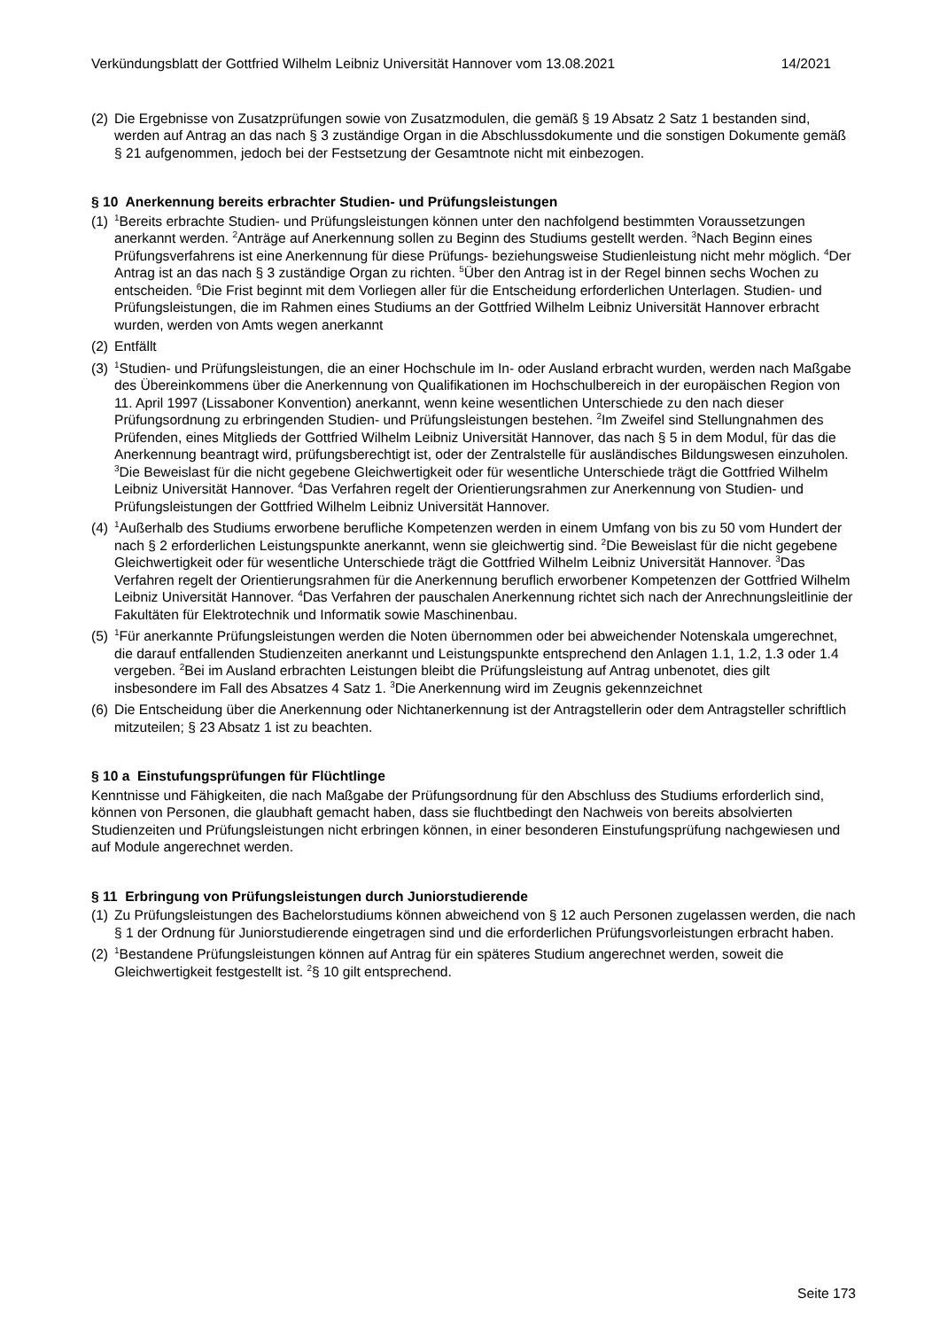Verkündungsblatt der Gottfried Wilhelm Leibniz Universität Hannover vom 13.08.2021 14/2021
(2) Die Ergebnisse von Zusatzprüfungen sowie von Zusatzmodulen, die gemäß § 19 Absatz 2 Satz 1 bestanden sind, werden auf Antrag an das nach § 3 zuständige Organ in die Abschlussdokumente und die sonstigen Dokumente gemäß § 21 aufgenommen, jedoch bei der Festsetzung der Gesamtnote nicht mit einbezogen.
§ 10 Anerkennung bereits erbrachter Studien- und Prüfungsleistungen
(1) <sup>1</sup>Bereits erbrachte Studien- und Prüfungsleistungen können unter den nachfolgend bestimmten Voraussetzungen anerkannt werden. <sup>2</sup>Anträge auf Anerkennung sollen zu Beginn des Studiums gestellt werden. <sup>3</sup>Nach Beginn eines Prüfungsverfahrens ist eine Anerkennung für diese Prüfungs- beziehungsweise Studienleistung nicht mehr möglich. <sup>4</sup>Der Antrag ist an das nach § 3 zuständige Organ zu richten. <sup>5</sup>Über den Antrag ist in der Regel binnen sechs Wochen zu entscheiden. <sup>6</sup>Die Frist beginnt mit dem Vorliegen aller für die Entscheidung erforderlichen Unterlagen. Studien- und Prüfungsleistungen, die im Rahmen eines Studiums an der Gottfried Wilhelm Leibniz Universität Hannover erbracht wurden, werden von Amts wegen anerkannt
(2) Entfällt
(3) <sup>1</sup>Studien- und Prüfungsleistungen, die an einer Hochschule im In- oder Ausland erbracht wurden, werden nach Maßgabe des Übereinkommens über die Anerkennung von Qualifikationen im Hochschulbereich in der europäischen Region von 11. April 1997 (Lissaboner Konvention) anerkannt, wenn keine wesentlichen Unterschiede zu den nach dieser Prüfungsordnung zu erbringenden Studien- und Prüfungsleistungen bestehen. <sup>2</sup>Im Zweifel sind Stellungnahmen des Prüfenden, eines Mitglieds der Gottfried Wilhelm Leibniz Universität Hannover, das nach § 5 in dem Modul, für das die Anerkennung beantragt wird, prüfungsberechtigt ist, oder der Zentralstelle für ausländisches Bildungswesen einzuholen. <sup>3</sup>Die Beweislast für die nicht gegebene Gleichwertigkeit oder für wesentliche Unterschiede trägt die Gottfried Wilhelm Leibniz Universität Hannover. <sup>4</sup>Das Verfahren regelt der Orientierungsrahmen zur Anerkennung von Studien- und Prüfungsleistungen der Gottfried Wilhelm Leibniz Universität Hannover.
(4) <sup>1</sup>Außerhalb des Studiums erworbene berufliche Kompetenzen werden in einem Umfang von bis zu 50 vom Hundert der nach § 2 erforderlichen Leistungspunkte anerkannt, wenn sie gleichwertig sind. <sup>2</sup>Die Beweislast für die nicht gegebene Gleichwertigkeit oder für wesentliche Unterschiede trägt die Gottfried Wilhelm Leibniz Universität Hannover. <sup>3</sup>Das Verfahren regelt der Orientierungsrahmen für die Anerkennung beruflich erworbener Kompetenzen der Gottfried Wilhelm Leibniz Universität Hannover. <sup>4</sup>Das Verfahren der pauschalen Anerkennung richtet sich nach der Anrechnungsleitlinie der Fakultäten für Elektrotechnik und Informatik sowie Maschinenbau.
(5) <sup>1</sup>Für anerkannte Prüfungsleistungen werden die Noten übernommen oder bei abweichender Notenskala umgerechnet, die darauf entfallenden Studienzeiten anerkannt und Leistungspunkte entsprechend den Anlagen 1.1, 1.2, 1.3 oder 1.4 vergeben. <sup>2</sup>Bei im Ausland erbrachten Leistungen bleibt die Prüfungsleistung auf Antrag unbenotet, dies gilt insbesondere im Fall des Absatzes 4 Satz 1. <sup>3</sup>Die Anerkennung wird im Zeugnis gekennzeichnet
(6) Die Entscheidung über die Anerkennung oder Nichtanerkennung ist der Antragstellerin oder dem Antragsteller schriftlich mitzuteilen; § 23 Absatz 1 ist zu beachten.
§ 10 a Einstufungsprüfungen für Flüchtlinge
Kenntnisse und Fähigkeiten, die nach Maßgabe der Prüfungsordnung für den Abschluss des Studiums erforderlich sind, können von Personen, die glaubhaft gemacht haben, dass sie fluchtbedingt den Nachweis von bereits absolvierten Studienzeiten und Prüfungsleistungen nicht erbringen können, in einer besonderen Einstufungsprüfung nachgewiesen und auf Module angerechnet werden.
§ 11 Erbringung von Prüfungsleistungen durch Juniorstudierende
(1) Zu Prüfungsleistungen des Bachelorstudiums können abweichend von § 12 auch Personen zugelassen werden, die nach § 1 der Ordnung für Juniorstudierende eingetragen sind und die erforderlichen Prüfungsvorleistungen erbracht haben.
(2) <sup>1</sup>Bestandene Prüfungsleistungen können auf Antrag für ein späteres Studium angerechnet werden, soweit die Gleichwertigkeit festgestellt ist. <sup>2</sup>§ 10 gilt entsprechend.
Seite 173